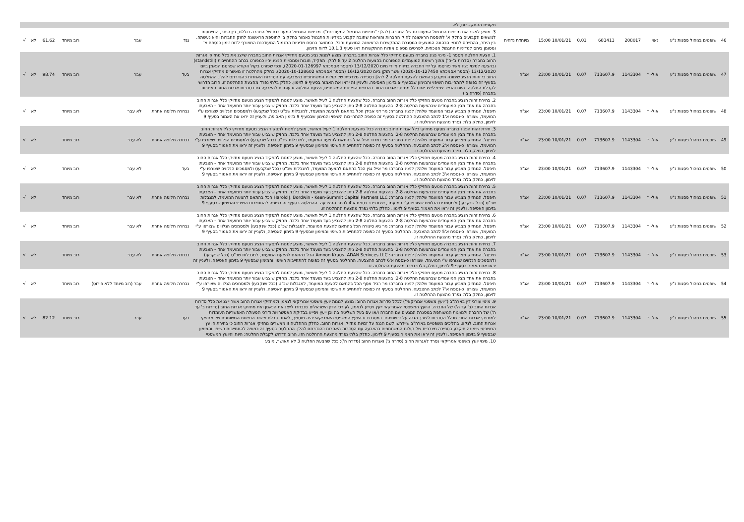| | | | | | | | | תקופת ההתקשרות, לא | | | | | | |
| 46 | שופטים בניהול פסגות נ"ע | נאוי | 208017 | 683413 | 0.01 | 10/01/21 15:00 | מיוחדת נדחית | 3. מוצע לאשר את מדיניות התגמול המעודכנת של החברה (להלן: "מדיניות התגמול המעודכנת"). מדיניות התגמול המעודכנת של החברה כוללת, בין היתר, התייחסות לנושאים הקבועים בחלק א' לתוספת הראשונה לחוק החברות והוראות שחובה לקבוע במדיניות התגמול כאמור בחלק ב' לתוספת הראשונה לחוק החברות והיא נעשתה, בין היתר, בהתייחס לתנאי הכהונה המוצעים במסגרת ההתקשרות הראשונה המוצעת והכל, כמתואר בנוסח מדיניות התגמול המעודכנת המצורף לדוח זימון כנספח א' ומסומן ביחס למדיניות התגמול הנוכחית. לפרטים נוספים אודות ההתקשרות ראו סעיף 10.1.3 לדוח הזימון. | נגד | עבר | רוב מיוחד | 61.62 | לא | √ |
| 47 | שופטים בניהול פסגות נ"ע | אול-יר | 1143304 | 713607.9 | 0.07 | 10/01/21 23:00 | אג"ח | 1. הצעת החלטה מספר 1- מינוי נציג בחברה מטעם מחזיקי כלל אגרות החוב בחברה: מוצע למנות נציג מטעם מחזיקי אגרות החוב בחברה שייצג את כלל מחזיקי אגרות החוב בחברה (סדרות ב'-ה') מתוך רשימת המועמדים המפורטת בהצעות החלטה 2 עד 8 להלן. תפקיד, חובות וסמכויות הנציג יהיו כמפורט בכתב ההתחייבות (standstill) ובהצעה למינוי נציג אשר פורסמו על ידי החברה בדיווח מיידי מיום 13/12/2020 (מספר אסמכתא 2020-01-126997), וכפי שפורט בקול הקורא שפרסם הנאמן ביום 13/12/2020 (מספר אסמכתא 2020-10-127450) אשר תוקן ביום 16/12/2020 (מספר אסמכתא 2020-10-128602). כחלק מהחלטה זו מאשרים מחזיקי אגרות החוב כי זהות הנציג שימונה תיקבע בהתאם להצעת החלטה 2 להלן בספירה מצרפית של קולות המשתתפים בהצבעה עם הסדרות האחרות כהגדרתם להלן. ההחלטה בסעיף זה כפופה להתחייבות השיפוי והמימון שבסעיף 9 בזימון האסיפה, ולעניין זה יראו את האמור בסעיף 9 לזימון, כחלק בלתי נפרד מהצעת ההחלטה זו. הרוב הדרוש לקבלת החלטה: היות והנציג צפוי לייצג את כלל מחזיקי אגרות החוב בהנחיית הנציגות המשותפת, הצעת החלטה זו עומדת להצבעה גם בסדרות אגרות החוב האחרות בחברה (סדרה ב') | בעד | עבר | רוב מיוחד | 98.74 | לא | √ |
| 48 | שופטים בניהול פסגות נ"ע | אול-יר | 1143304 | 713607.9 | 0.07 | 10/01/21 23:00 | אג"ח | 2. בחירת זהות הנציג בחברה מטעם מחזיקי כלל אגרות החוב בחברה. ככל שהצעת החלטה 1 לעיל תאושר, מוצע למנות לתפקיד הנציג מטעם מחזיקי כלל אגרות החוב בחברה את אחד מבין המועמדים שבהצעות החלטה 2-8: בהצעות החלטה 2-8 ניתן להצביע בעד מועמד אחד בלבד. מחזיק שיצביע עבור יותר ממועמד אחד – הצבעתו תיפסל. המחזיק מצביע עבור המועמד שלהלן לנציג בחברה: מר דני אבידן הכל בהתאם להצעת המועמד, למגבלות שכ"ט (ככל שנקבעו) ולמסמכים הנלווים שצורפו ע"י המועמד, שצורפו כ-נספח א'1 לכתב ההצבעה ההחלטה בסעיף זה כפופה להתחייבות השיפוי והמימון שבסעיף 9 בזימון האסיפה, ולעניין זה יראו את האמור בסעיף 9 לזימון, כחלק בלתי נפרד מהצעת ההחלטה זו. | נבחרה חלופה אחרת | לא עבר | רוב מיוחד | | לא | √ |
| 49 | שופטים בניהול פסגות נ"ע | אול-יר | 1143304 | 713607.9 | 0.07 | 10/01/21 23:00 | אג"ח | 3. חירת זהות הנציג בחברה מטעם מחזיקי כלל אגרות החוב בחברה ככל שהצעת החלטה 1 לעיל תאושר, מוצע למנות לתפקיד הנציג מטעם מחזיקי כלל אגרות החוב בחברה את אחד מבין המועמדים שבהצעות החלטה 2-8: בהצעות החלטה 2-8 ניתן להצביע בעד מועמד אחד בלבד. מחזיק שיצביע עבור יותר ממועמד אחד – הצבעתו תיפסל. המחזיק מצביע עבור המועמד שלהלן לנציג בחברה: מר נמרוד אייל הכל בהתאם להצעת המועמד, למגבלות שכ"ט (ככל שנקבעו) ולמסמכים הנלווים שצורפו ע"י המועמד, שצורפו כ-נספח א'2 לכתב ההצבעה. ההחלטה בסעיף זה כפופה להתחייבות השיפוי והמימון שבסעיף 9 בזימון האסיפה, ולעניין זה יראו את האמור בסעיף 9 לזימון, כחלק בלתי נפרד מהצעת ההחלטה זו. | נבחרה חלופה אחרת | לא עבר | רוב מיוחד | | לא | √ |
| 50 | שופטים בניהול פסגות נ"ע | אול-יר | 1143304 | 713607.9 | 0.07 | 10/01/21 23:00 | אג"ח | 4. בחירת זהות הנציג בחברה מטעם מחזיקי כלל אגרות החוב בחברה. ככל שהצעת החלטה 1 לעיל תאושר, מוצע למנות לתפקיד הנציג מטעם מחזיקי כלל אגרות החוב בחברה את אחד מבין המועמדים שבהצעות החלטה 2-8: בהצעות החלטה 2-8 ניתן להצביע בעד מועמד אחד בלבד. מחזיק שיצביע עבור יותר ממועמד אחד – הצבעתו תיפסל. המחזיק מצביע עבור המועמד שלהלן לנציג בחברה: מר אייל גגין הכל בהתאם להצעת המועמד, למגבלות שכ"ט (ככל שנקבעו) ולמסמכים הנלווים שצורפו ע"י המועמד, שצורפו כ-נספח א'3 לכתב ההצבעה. ההחלטה בסעיף זה כפופה להתחייבות השיפוי והמימון שבסעיף 9 בזימון האסיפה, ולעניין זה יראו את האמור בסעיף 9 לזימון, כחלק בלתי נפרד מהצעת ההחלטה זו. | בעד | לא עבר | רוב מיוחד | | לא | √ |
| 51 | שופטים בניהול פסגות נ"ע | אול-יר | 1143304 | 713607.9 | 0.07 | 10/01/21 23:00 | אג"ח | 5. בחירת זהות הנציג בחברה מטעם מחזיקי כלל אגרות החוב בחברה. ככל שהצעת החלטה 1 לעיל תאושר, מוצע למנות לתפקיד הנציג מטעם מחזיקי כלל אגרות החוב בחברה את אחד מבין המועמדים שבהצעות החלטה 2-8: בהצעות החלטה 2-8 ניתן להצביע בעד מועמד אחד בלבד. מחזיק שיצביע עבור יותר ממועמד אחד – הצבעתו תיפסל. המחזיק מצביע עבור המועמד שלהלן לנציג בחברה: Harold J. Bordwin - Keen-Summit Capital Partners LLC הכל בהתאם להצעת המועמד, למגבלות שכ"ט (ככל שנקבעו) ולמסמכים הנלווים שצורפו ע"י המועמד, שצורפו כ-נספח א'4 לכתב ההצבעה. ההחלטה בסעיף זה כפופה להתחייבות השיפוי והמימון שבסעיף 9 בזימון האסיפה, ולעניין זה יראו את האמור בסעיף 9 לזימון, כחלק בלתי נפרד מהצעת ההחלטה זו. | נבחרה חלופה אחרת | לא עבר | רוב מיוחד | | לא | √ |
| 52 | שופטים בניהול פסגות נ"ע | אול-יר | 1143304 | 713607.9 | 0.07 | 10/01/21 23:00 | אג"ח | 6. בחירת זהות הנציג בחברה מטעם מחזיקי כלל אגרות החוב בחברה. ככל שהצעת החלטה 1 לעיל תאושר, מוצע למנות לתפקיד הנציג מטעם מחזיקי כלל אגרות החוב בחברה את אחד מבין המועמדים שבהצעות החלטה 2-8: בהצעות החלטה 2-8 ניתן להצביע בעד מועמד אחד בלבד. מחזיק שיצביע עבור יותר ממועמד אחד – הצבעתו תיפסל. המחזיק מצביע עבור המועמד שלהלן לנציג בחברה: מר גיא סיגורה הכל בהתאם להצעת המועמד, למגבלות שכ"ט (ככל שנקבעו) ולמסמכים הנלווים שצורפו ע"י המועמד, שצורפו כ-נספח א'5 לכתב ההצבעה. ההחלטה בסעיף זה כפופה להתחייבות השיפוי והמימון שבסעיף 9 בזימון האסיפה, ולעניין זה יראו את האמור בסעיף 9 לזימון, כחלק בלתי נפרד מהצעת ההחלטה זו. | נבחרה חלופה אחרת | לא עבר | רוב מיוחד | | לא | √ |
| 53 | שופטים בניהול פסגות נ"ע | אול-יר | 1143304 | 713607.9 | 0.07 | 10/01/21 23:00 | אג"ח | 7. בחירת זהות הנציג בחברה מטעם מחזיקי כלל אגרות החוב בחברה. ככל שהצעת החלטה 1 לעיל תאושר, מוצע למנות לתפקיד הנציג מטעם מחזיקי כלל אגרות החוב בחברה את אחד מבין המועמדים שבהצעות החלטה 2-8: בהצעות החלטה 2-8 ניתן להצביע בעד מועמד אחד בלבד. מחזיק שיצביע עבור יותר ממועמד אחד – הצבעתו תיפסל. המחזיק מצביע עבור המועמד שלהלן לנציג בחברה: Amnon Kraus- ADAN Serivces LLC הכל בהתאם להצעת המועמד, למגבלות שכ"ט (ככל שנקבעו) ולמסמכים הנלווים שצורפו ע"י המועמד, שצורפו כ-נספח א'6 לכתב ההצבעה. ההחלטה בסעיף זה כפופה להתחייבות השיפוי והמימון שבסעיף 9 בזימון האסיפה, ולעניין זה יראו את האמור בסעיף 9 לזימון, כחלק בלתי נפרד מהצעת ההחלטה זו. | נבחרה חלופה אחרת | לא עבר | רוב מיוחד | | לא | √ |
| 54 | שופטים בניהול פסגות נ"ע | אול-יר | 1143304 | 713607.9 | 0.07 | 10/01/21 23:00 | אג"ח | 8. בחירת זהות הנציג בחברה מטעם מחזיקי כלל אגרות החוב בחברה. ככל שהצעת החלטה 1 לעיל תאושר, מוצע למנות לתפקיד הנציג מטעם מחזיקי כלל אגרות החוב בחברה את אחד מבין המועמדים שבהצעות החלטה 2-8: בהצעות החלטה 2-8 ניתן להצביע בעד מועמד אחד בלבד. מחזיק שיצביע עבור יותר ממועמד אחד – הצבעתו תיפסל. המחזיק מצביע עבור המועמד שלהלן לנציג בחברה: מר רביד אסף הכל בהתאם להצעת המועמד, למגבלות שכ"ט (ככל שנקבעו) ולמסמכים הנלווים שצורפו ע"י המועמד, שצורפו כ-נספח א'7 לכתב ההצבעה. ההחלטה בסעיף זה כפופה להתחייבות השיפוי והמימון שבסעיף 9 בזימון האסיפה, ולעניין זה יראו את האמור בסעיף 9 לזימון, כחלק בלתי נפרד מהצעת ההחלטה זו. | נבחרה חלופה אחרת | עבר (רוב מיוחד ללא פירוט) | רוב מיוחד | | לא | √ |
| 55 | שופטים בניהול פסגות נ"ע | אול-יר | 1143304 | 713607.9 | 0.07 | 10/01/21 23:00 | אג"ח | 9. מינוי עורכי דין בארה"ב ("יועץ משפטי אמריקאי") לכלל סדרות אגרות החוב: מוצע למנות יועץ משפטי אמריקאי לנאמן ולמחזיקי אגרות החוב אשר ייצג את כלל סדרות אגרות החוב (ב' עד ה') של החברה. היועץ המשפטי האמריקאי ייעץ ויסייע לנאמן, לעורכי הדין הישראלים שנבחרו לייצג את הנאמן ואת מחזיקי אגרות החוב (סדרות ב' עד ה') של החברה ולנציגות המשותפת במסגרת המגעים עם החברה ו/או עם בעל השליטה בה וכן ייעץ ויסייע בבדיקת האפשרויות ודרכי הפעולה האפשריות העומדות למחזיקי אגרות החוב מכלל הסדרות לצורך הגנה על זכויותיהם. במסגרת זו היועץ המשפטי האמריקאי יהיה מוסמך, לאחר קבלת אישור הנציגות המשותפת של מחזיקי אגרות החוב, לנקוט בהליכים משפטיים בארה"ב שיידרשו לשם הגנה על זכויות מחזיקי אגרות החוב. כחלק מהחלטה זו מאשרים מחזיקי אגרות החוב כי בחירת היועץ המשפטי שימונה תיקבע בספירה מצרפית של קולות המשתתפים בהצבעה עם הסדרות האחרות כהגדרתם להלן. ההחלטה בסעיף זה כפופה להתחייבות השיפוי והמימון שבסעיף 9 בזימון האסיפה, ולעניין זה יראו את האמור בסעיף 9 לזימון, כחלק בלתי נפרד מהצעת ההחלטה הזו. הרוב הדרוש לקבלת החלטה: היות והיועץ המשפטי | בעד | עבר | רוב מיוחד | 82.12 | לא | √ |
| | | | | | | | | 10. מינוי יועץ משפטי אמריקאי נפרד לאגרות החוב (סדרה ג') ואגרות החוב (סדרה ה'): ככל שהצעת החלטה 3 לא תאושר, מוצע | | | | | | |